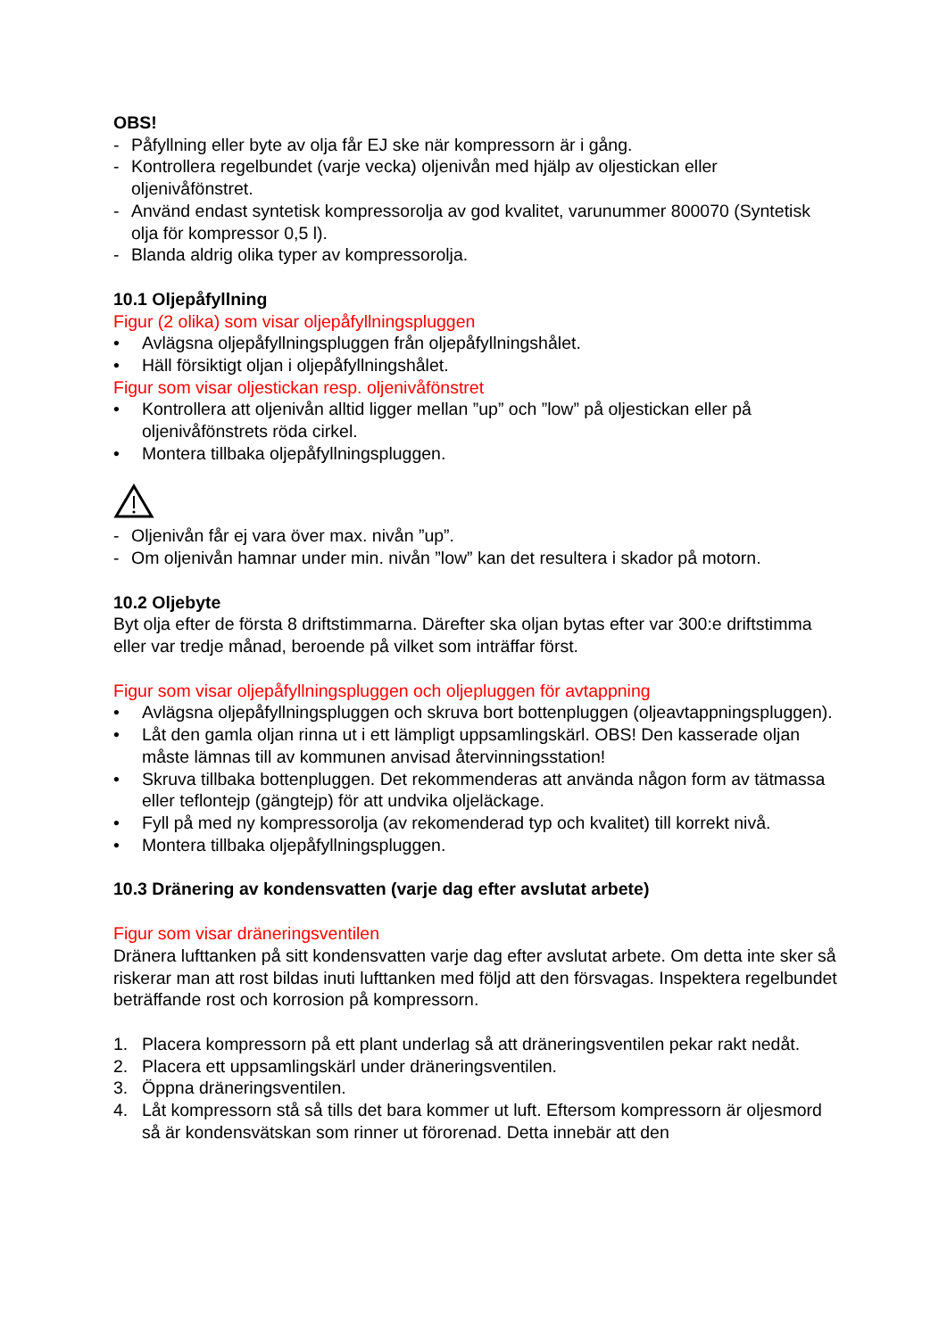OBS!
- Påfyllning eller byte av olja får EJ ske när kompressorn är i gång.
- Kontrollera regelbundet (varje vecka) oljenivån med hjälp av oljestickan eller oljenivåfönstret.
- Använd endast syntetisk kompressorolja av god kvalitet, varunummer 800070 (Syntetisk olja för kompressor 0,5 l).
- Blanda aldrig olika typer av kompressorolja.
10.1 Oljepåfyllning
Figur (2 olika) som visar oljepåfyllningspluggen
• Avlägsna oljepåfyllningspluggen från oljepåfyllningshålet.
• Häll försiktigt oljan i oljepåfyllningshålet.
Figur som visar oljestickan resp. oljenivåfönstret
• Kontrollera att oljenivån alltid ligger mellan ”up” och ”low” på oljestickan eller på oljenivåfönstrets röda cirkel.
• Montera tillbaka oljepåfyllningspluggen.
- Oljenivån får ej vara över max. nivån ”up”.
- Om oljenivån hamnar under min. nivån ”low” kan det resultera i skador på motorn.
10.2 Oljebyte
Byt olja efter de första 8 driftstimmarna. Därefter ska oljan bytas efter var 300:e driftstimma eller var tredje månad, beroende på vilket som inträffar först.
Figur som visar oljepåfyllningspluggen och oljepluggen för avtappning
• Avlägsna oljepåfyllningspluggen och skruva bort bottenpluggen (oljeavtappningspluggen).
• Låt den gamla oljan rinna ut i ett lämpligt uppsamlingskärl. OBS! Den kasserade oljan måste lämnas till av kommunen anvisad återvinningsstation!
• Skruva tillbaka bottenpluggen. Det rekommenderas att använda någon form av tätmassa eller teflontejp (gängtejp) för att undvika oljeläckage.
• Fyll på med ny kompressorolja (av rekomenderad typ och kvalitet) till korrekt nivå.
• Montera tillbaka oljepåfyllningspluggen.
10.3 Dränering av kondensvatten (varje dag efter avslutat arbete)
Figur som visar dräneringsventilen
Dränera lufttanken på sitt kondensvatten varje dag efter avslutat arbete. Om detta inte sker så riskerar man att rost bildas inuti lufttanken med följd att den försvagas. Inspektera regelbundet beträffande rost och korrosion på kompressorn.
1. Placera kompressorn på ett plant underlag så att dräneringsventilen pekar rakt nedåt.
2. Placera ett uppsamlingskärl under dräneringsventilen.
3. Öppna dräneringsventilen.
4. Låt kompressorn stå så tills det bara kommer ut luft. Eftersom kompressorn är oljesmord så är kondensvätskan som rinner ut förorenad. Detta innebär att den